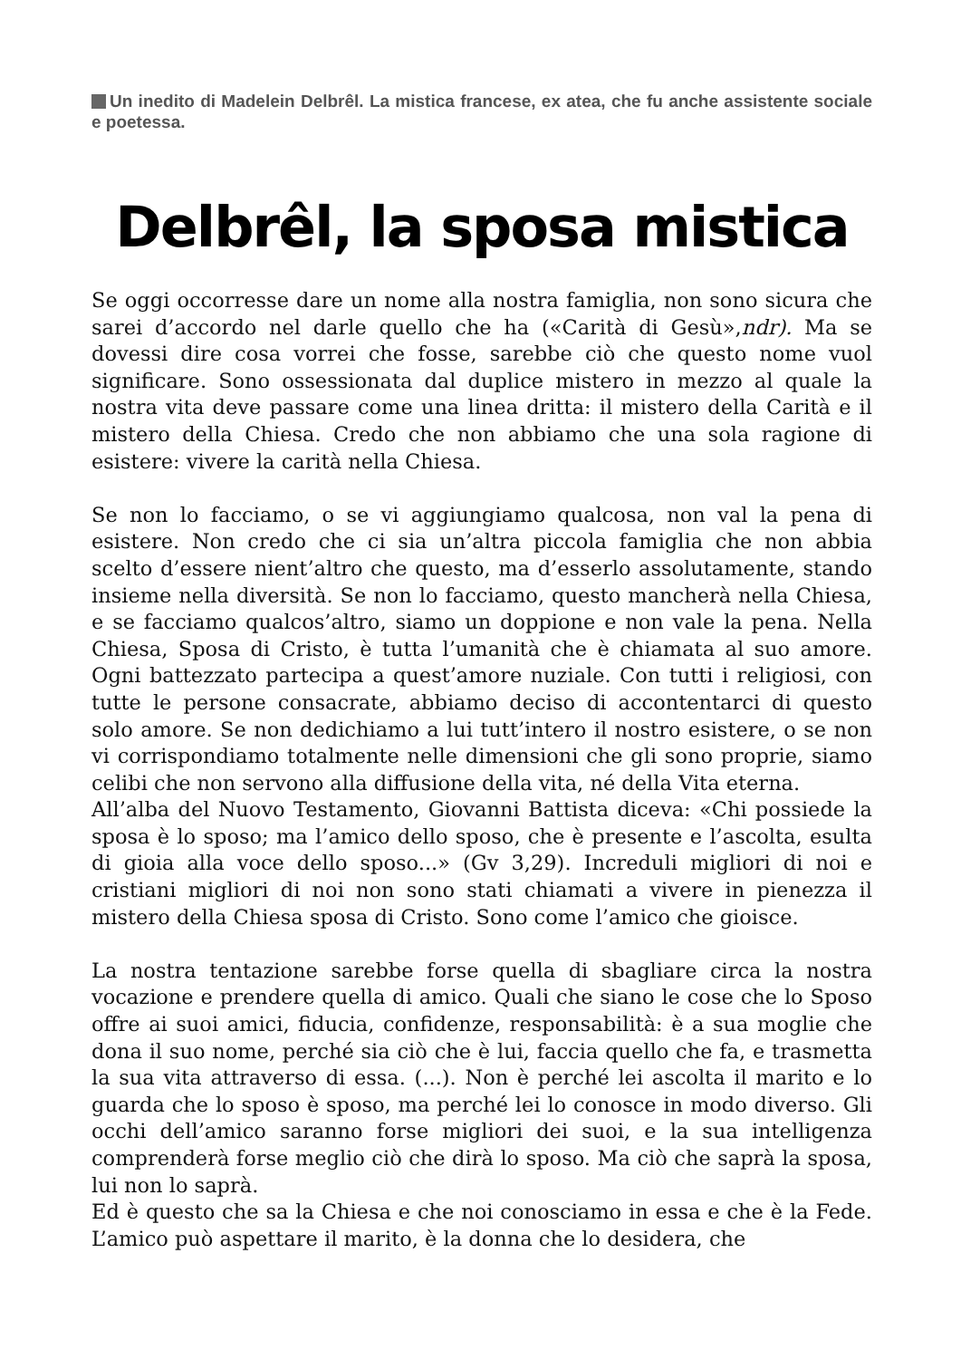Un inedito di Madelein Delbrêl. La mistica francese, ex atea, che fu anche assistente sociale e poetessa.
Delbrêl, la sposa mistica
Se oggi occorresse dare un nome alla nostra famiglia, non sono sicura che sarei d’accordo nel darle quello che ha («Carità di Gesù»,ndr). Ma se dovessi dire cosa vorrei che fosse, sarebbe ciò che questo nome vuol significare. Sono ossessionata dal duplice mistero in mezzo al quale la nostra vita deve passare come una linea dritta: il mistero della Carità e il mistero della Chiesa. Credo che non abbiamo che una sola ragione di esistere: vivere la carità nella Chiesa.
Se non lo facciamo, o se vi aggiungiamo qualcosa, non val la pena di esistere. Non credo che ci sia un’altra piccola famiglia che non abbia scelto d’essere nient’altro che questo, ma d’esserlo assolutamente, stando insieme nella diversità. Se non lo facciamo, questo mancherà nella Chiesa, e se facciamo qualcos’altro, siamo un doppione e non vale la pena. Nella Chiesa, Sposa di Cristo, è tutta l’umanità che è chiamata al suo amore. Ogni battezzato partecipa a quest’amore nuziale. Con tutti i religiosi, con tutte le persone consacrate, abbiamo deciso di accontentarci di questo solo amore. Se non dedichiamo a lui tutt’intero il nostro esistere, o se non vi corrispondiamo totalmente nelle dimensioni che gli sono proprie, siamo celibi che non servono alla diffusione della vita, né della Vita eterna.
All’alba del Nuovo Testamento, Giovanni Battista diceva: «Chi possiede la sposa è lo sposo; ma l’amico dello sposo, che è presente e l’ascolta, esulta di gioia alla voce dello sposo...» (Gv 3,29). Increduli migliori di noi e cristiani migliori di noi non sono stati chiamati a vivere in pienezza il mistero della Chiesa sposa di Cristo. Sono come l’amico che gioisce.
La nostra tentazione sarebbe forse quella di sbagliare circa la nostra vocazione e prendere quella di amico. Quali che siano le cose che lo Sposo offre ai suoi amici, fiducia, confidenze, responsabilità: è a sua moglie che dona il suo nome, perché sia ciò che è lui, faccia quello che fa, e trasmetta la sua vita attraverso di essa. (...). Non è perché lei ascolta il marito e lo guarda che lo sposo è sposo, ma perché lei lo conosce in modo diverso. Gli occhi dell’amico saranno forse migliori dei suoi, e la sua intelligenza comprenderà forse meglio ciò che dirà lo sposo. Ma ciò che saprà la sposa, lui non lo saprà.
Ed è questo che sa la Chiesa e che noi conosciamo in essa e che è la Fede. L’amico può aspettare il marito, è la donna che lo desidera, che